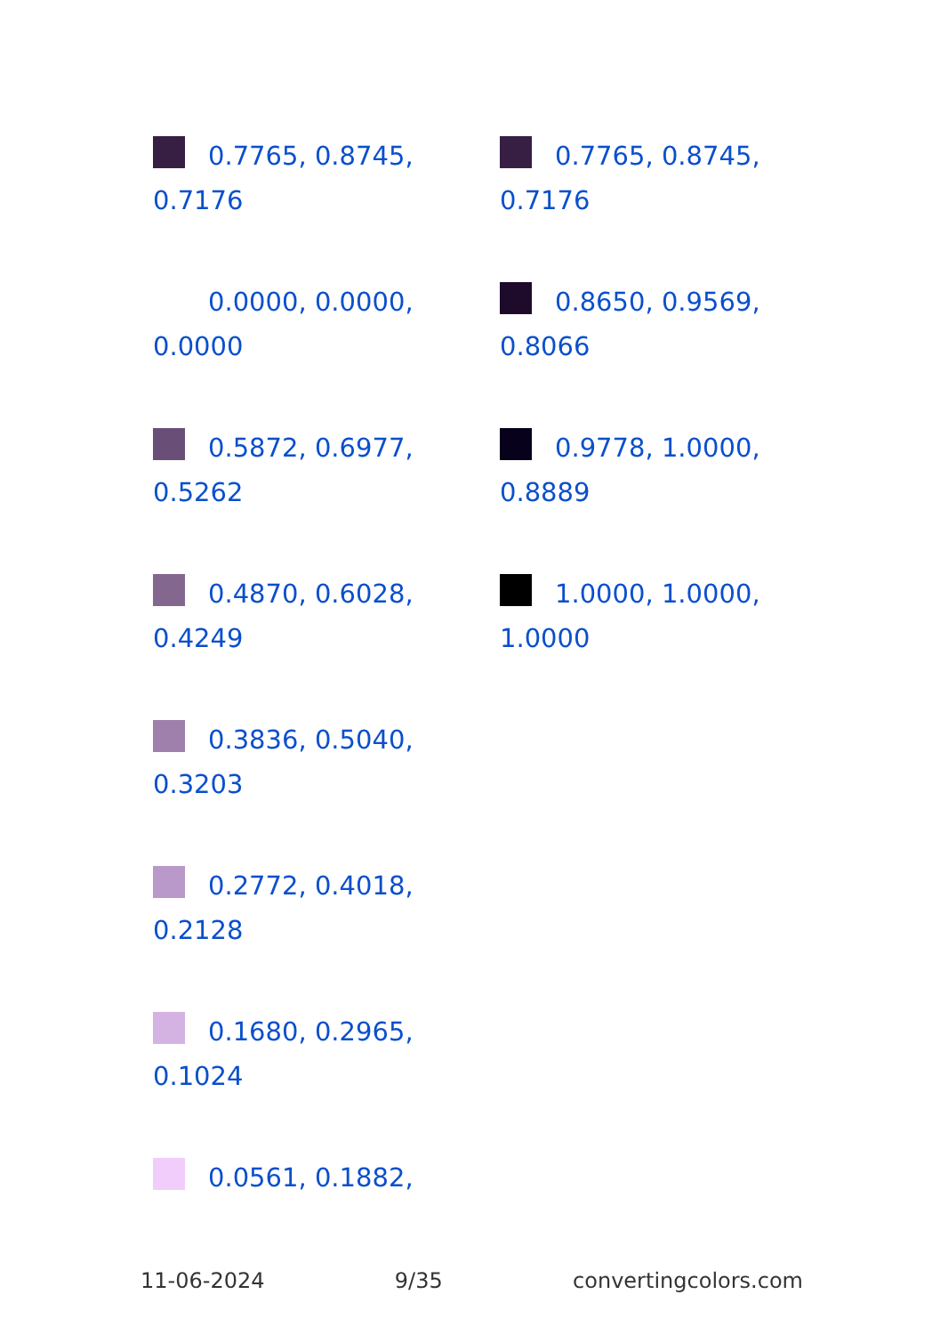0.7765, 0.8745, 0.7176
0.0000, 0.0000, 0.0000
0.5872, 0.6977, 0.5262
0.4870, 0.6028, 0.4249
0.3836, 0.5040, 0.3203
0.2772, 0.4018, 0.2128
0.1680, 0.2965, 0.1024
0.0561, 0.1882,
0.7765, 0.8745, 0.7176
0.8650, 0.9569, 0.8066
0.9778, 1.0000, 0.8889
1.0000, 1.0000, 1.0000
11-06-2024 9/35 convertingcolors.com